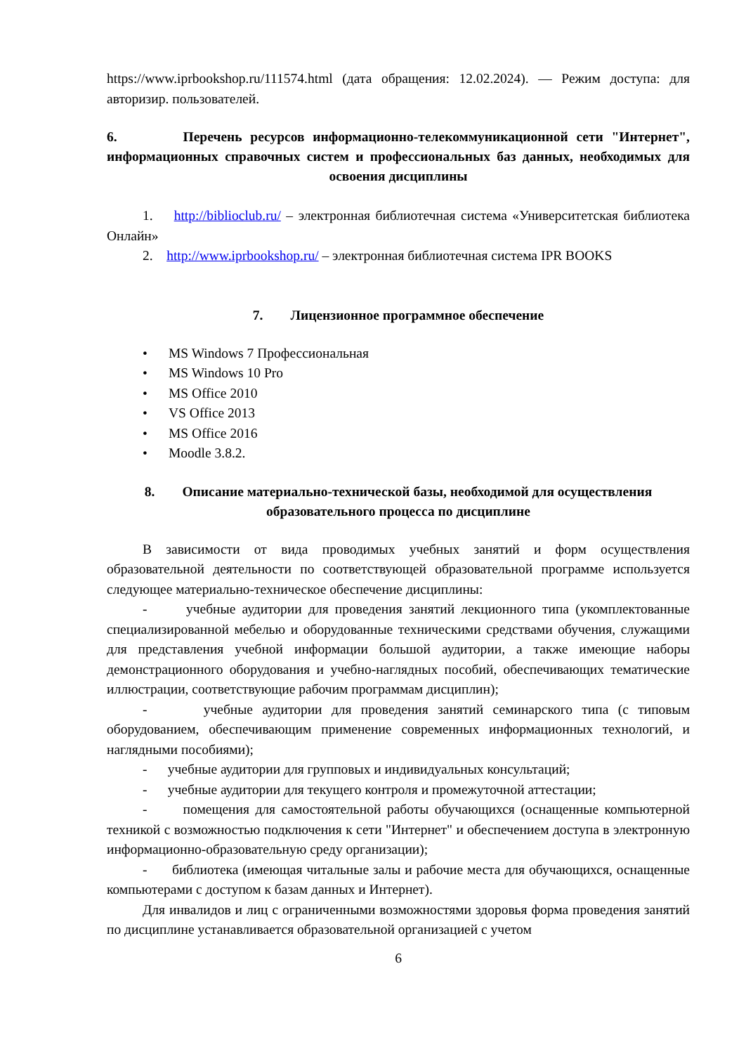https://www.iprbookshop.ru/111574.html (дата обращения: 12.02.2024). — Режим доступа: для авторизир. пользователей.
6. Перечень ресурсов информационно-телекоммуникационной сети "Интернет", информационных справочных систем и профессиональных баз данных, необходимых для освоения дисциплины
1. http://biblioclub.ru/ – электронная библиотечная система «Университетская библиотека Онлайн»
2. http://www.iprbookshop.ru/ – электронная библиотечная система IPR BOOKS
7. Лицензионное программное обеспечение
• MS Windows 7 Профессиональная
• MS Windows 10 Pro
• MS Office 2010
• VS Office 2013
• MS Office 2016
• Moodle 3.8.2.
8. Описание материально-технической базы, необходимой для осуществления образовательного процесса по дисциплине
В зависимости от вида проводимых учебных занятий и форм осуществления образовательной деятельности по соответствующей образовательной программе используется следующее материально-техническое обеспечение дисциплины:
- учебные аудитории для проведения занятий лекционного типа (укомплектованные специализированной мебелью и оборудованные техническими средствами обучения, служащими для представления учебной информации большой аудитории, а также имеющие наборы демонстрационного оборудования и учебно-наглядных пособий, обеспечивающих тематические иллюстрации, соответствующие рабочим программам дисциплин);
- учебные аудитории для проведения занятий семинарского типа (с типовым оборудованием, обеспечивающим применение современных информационных технологий, и наглядными пособиями);
- учебные аудитории для групповых и индивидуальных консультаций;
- учебные аудитории для текущего контроля и промежуточной аттестации;
- помещения для самостоятельной работы обучающихся (оснащенные компьютерной техникой с возможностью подключения к сети "Интернет" и обеспечением доступа в электронную информационно-образовательную среду организации);
- библиотека (имеющая читальные залы и рабочие места для обучающихся, оснащенные компьютерами с доступом к базам данных и Интернет).
Для инвалидов и лиц с ограниченными возможностями здоровья форма проведения занятий по дисциплине устанавливается образовательной организацией с учетом
6